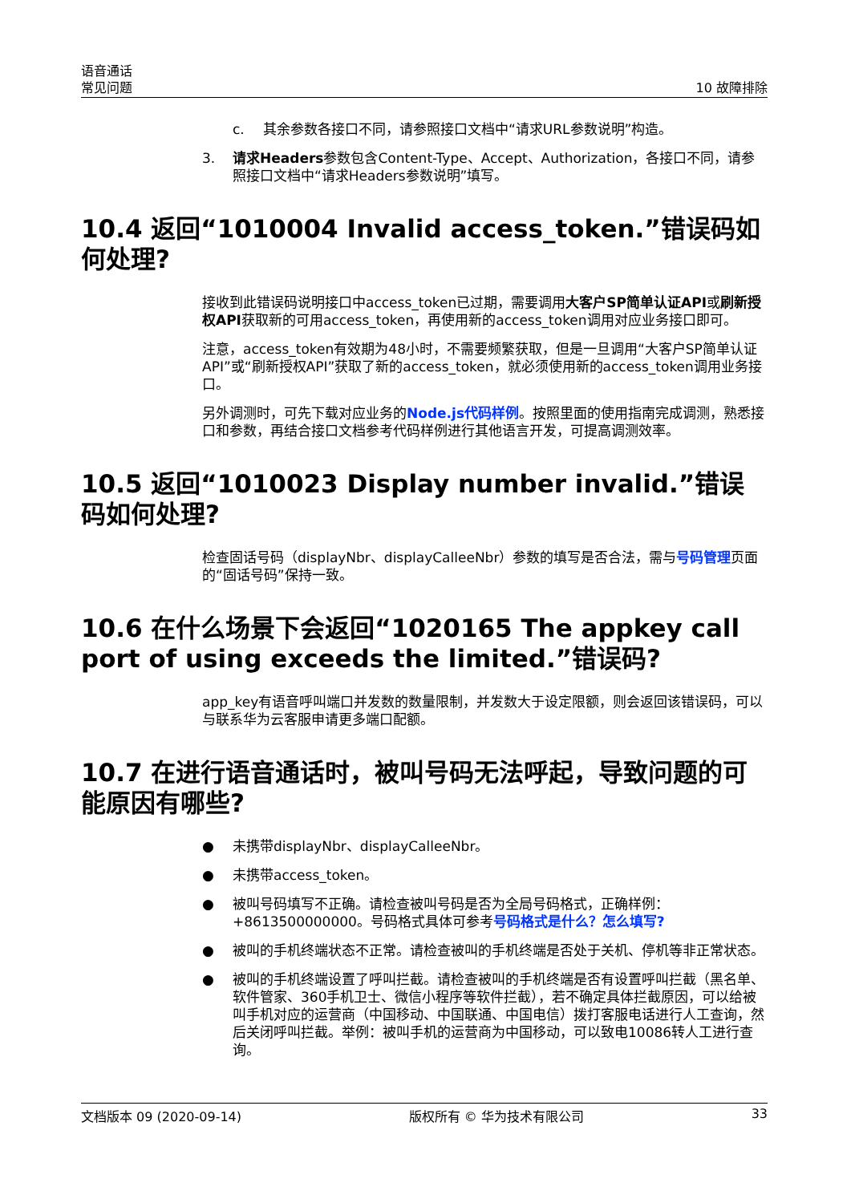语音通话
常见问题
10 故障排除
c. 其余参数各接口不同，请参照接口文档中“请求URL参数说明”构造。
3. 请求Headers参数包含Content-Type、Accept、Authorization，各接口不同，请参照接口文档中“请求Headers参数说明”填写。
10.4 返回“1010004 Invalid access_token.”错误码如何处理?
接收到此错误码说明接口中access_token已过期，需要调用大客户SP简单认证API或刷新授权API获取新的可用access_token，再使用新的access_token调用对应业务接口即可。
注意，access_token有效期为48小时，不需要频繁获取，但是一旦调用“大客户SP简单认证API”或“刷新授权API”获取了新的access_token，就必须使用新的access_token调用业务接口。
另外调测时，可先下载对应业务的Node.js代码样例。按照里面的使用指南完成调测，熟悉接口和参数，再结合接口文档参考代码样例进行其他语言开发，可提高调测效率。
10.5 返回“1010023 Display number invalid.”错误码如何处理?
检查固话号码（displayNbr、displayCalleeNbr）参数的填写是否合法，需与号码管理页面的“固话号码”保持一致。
10.6 在什么场景下会返回“1020165 The appkey call port of using exceeds the limited.”错误码?
app_key有语音呼叫端口并发数的数量限制，并发数大于设定限额，则会返回该错误码，可以与联系华为云客服申请更多端口配额。
10.7 在进行语音通话时，被叫号码无法呼起，导致问题的可能原因有哪些?
● 未携带displayNbr、displayCalleeNbr。
● 未携带access_token。
● 被叫号码填写不正确。请检查被叫号码是否为全局号码格式，正确样例：+8613500000000。号码格式具体可参考号码格式是什么？怎么填写?
● 被叫的手机终端状态不正常。请检查被叫的手机终端是否处于关机、停机等非正常状态。
● 被叫的手机终端设置了呼叫拦截。请检查被叫的手机终端是否有设置呼叫拦截（黑名单、软件管家、360手机卫士、微信小程序等软件拦截），若不确定具体拦截原因，可以给被叫手机对应的运营商（中国移动、中国联通、中国电信）拨打客服电话进行人工查询，然后关闭呼叫拦截。举例：被叫手机的运营商为中国移动，可以致电10086转人工进行查询。
文档版本 09 (2020-09-14) 版权所有 © 华为技术有限公司 33